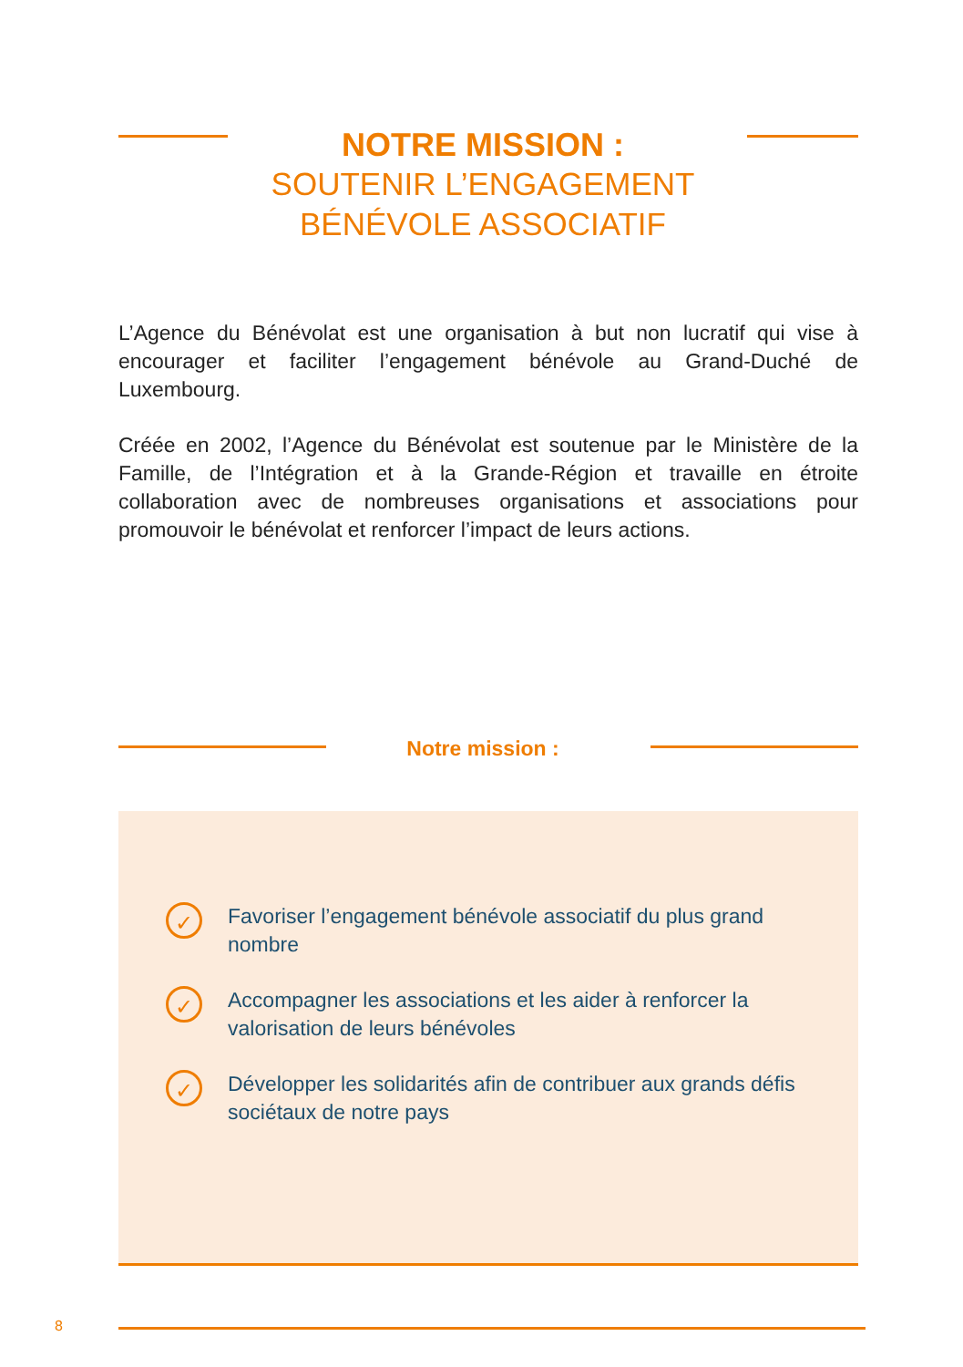NOTRE MISSION :
SOUTENIR L’ENGAGEMENT BÉNÉVOLE ASSOCIATIF
L’Agence du Bénévolat est une organisation à but non lucratif qui vise à encourager et faciliter l’engagement bénévole au Grand-Duché de Luxembourg.
Créée en 2002, l’Agence du Bénévolat est soutenue par le Ministère de la Famille, de l’Intégration et à la Grande-Région et travaille en étroite collaboration avec de nombreuses organisations et associations pour promouvoir le bénévolat et renforcer l’impact de leurs actions.
Notre mission :
✓ Favoriser l’engagement bénévole associatif du plus grand nombre
✓ Accompagner les associations et les aider à renforcer la valorisation de leurs bénévoles
✓ Développer les solidarités afin de contribuer aux grands défis sociétaux de notre pays
8